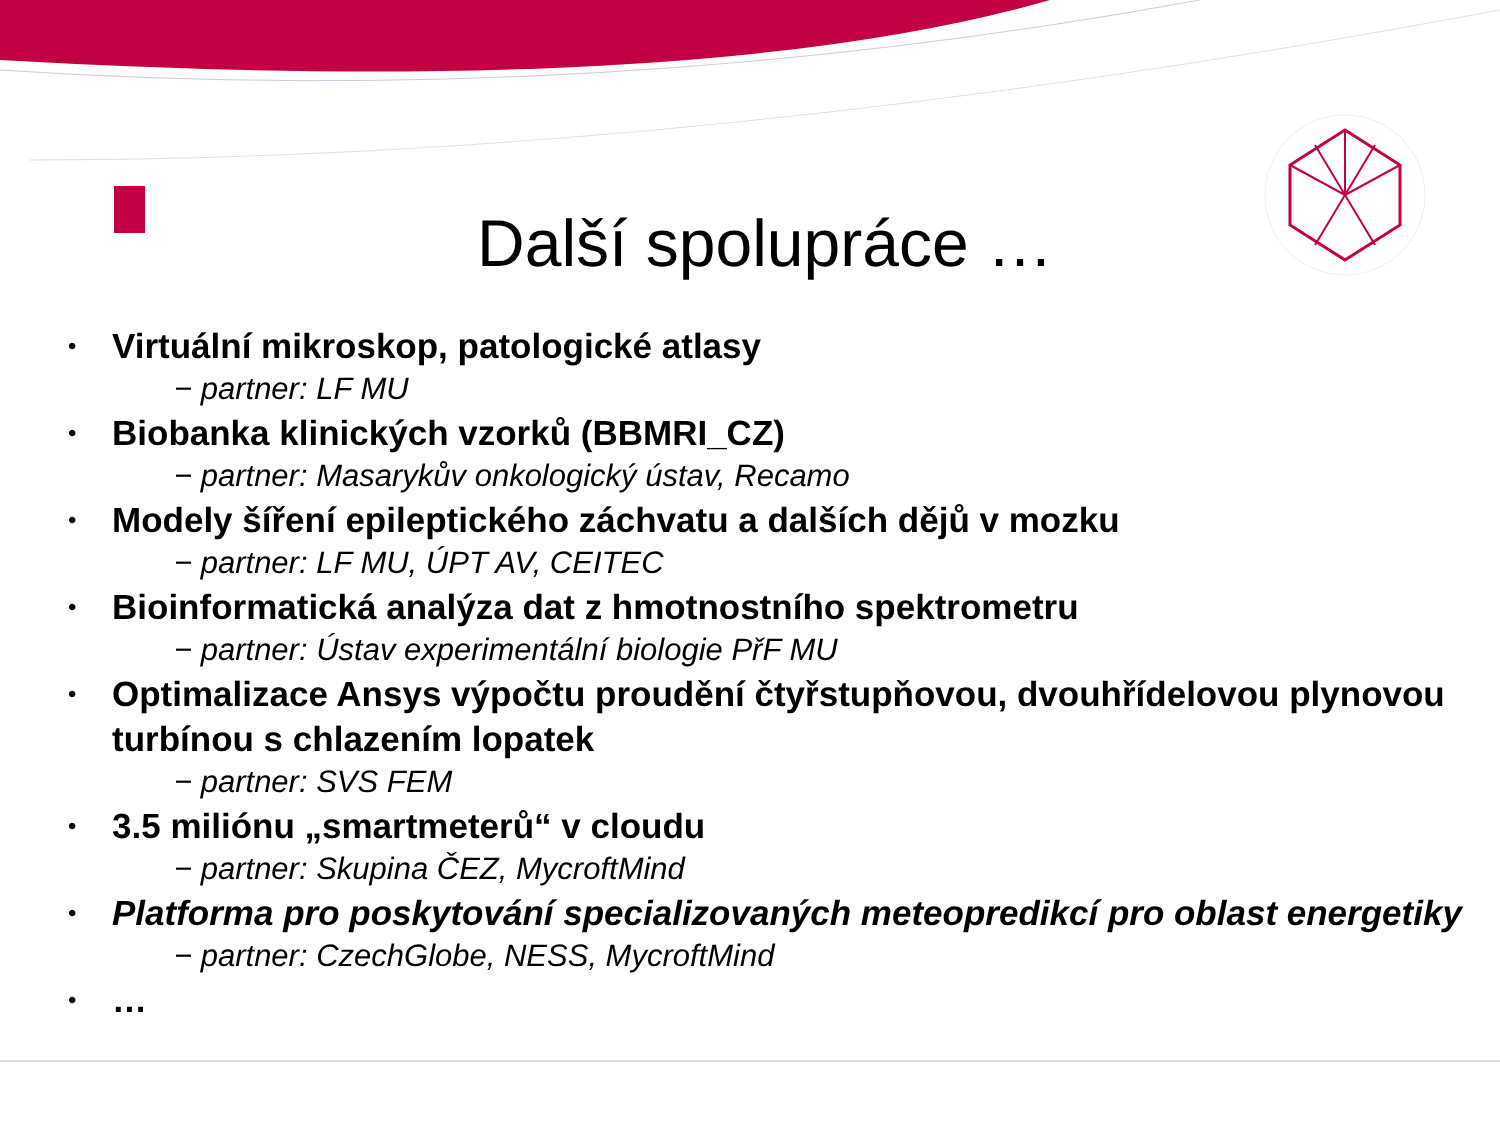Další spolupráce …
• Virtuální mikroskop, patologické atlasy
− partner: LF MU
• Biobanka klinických vzorků (BBMRI_CZ)
− partner: Masarykův onkologický ústav, Recamo
• Modely šíření epileptického záchvatu a dalších dějů v mozku
− partner: LF MU, ÚPT AV, CEITEC
• Bioinformatická analýza dat z hmotnostního spektrometru
− partner: Ústav experimentální biologie PřF MU
• Optimalizace Ansys výpočtu proudění čtyřstupňovou, dvouhřídelovou plynovou turbínou s chlazením lopatek
− partner: SVS FEM
• 3.5 miliónu „smartmeterů“ v cloudu
− partner: Skupina ČEZ, MycroftMind
• Platforma pro poskytování specializovaných meteopredikcí pro oblast energetiky
− partner: CzechGlobe, NESS, MycroftMind
• …